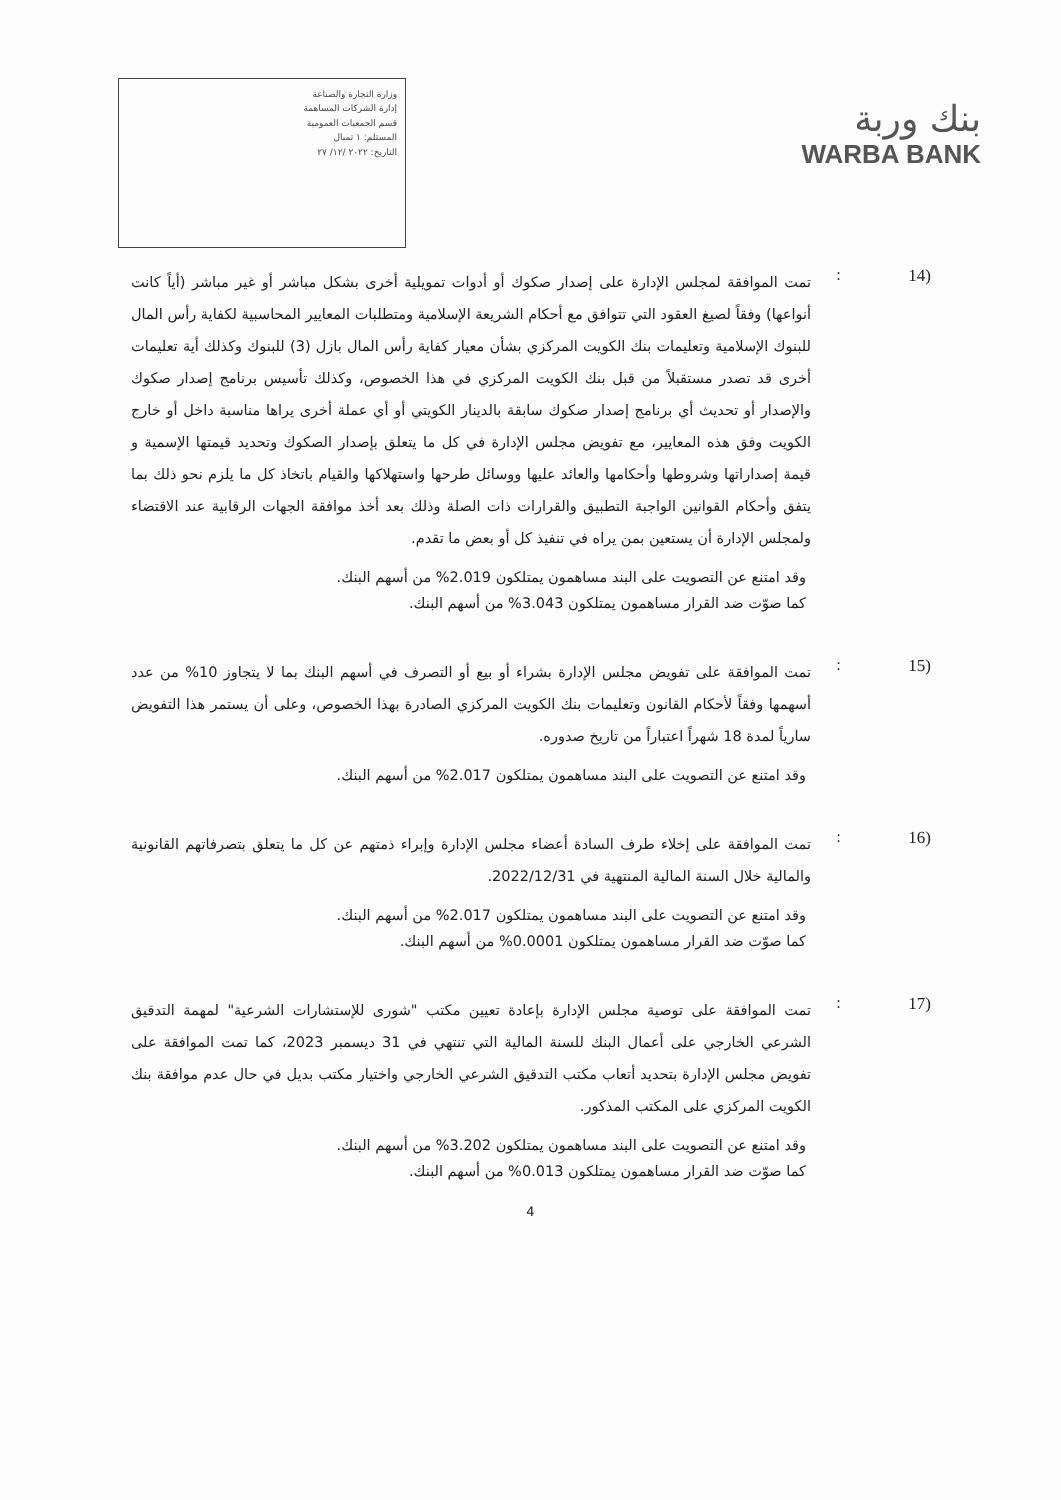وزارة التجارة والصناعة
إدارة الشركات المساهمة
قسم الجمعيات العمومية
المستلم: ١ تمبال
التاريخ: ٢٠٢٢ /١٢/ ٢٧
بنك وربة
WARBA BANK
(14 :
تمت الموافقة لمجلس الإدارة على إصدار صكوك أو أدوات تمويلية أخرى بشكل مباشر أو غير مباشر (أياً كانت أنواعها) وفقاً لصيغ العقود التي تتوافق مع أحكام الشريعة الإسلامية ومتطلبات المعايير المحاسبية لكفاية رأس المال للبنوك الإسلامية وتعليمات بنك الكويت المركزي بشأن معيار كفاية رأس المال بازل (3) للبنوك وكذلك أية تعليمات أخرى قد تصدر مستقبلاً من قبل بنك الكويت المركزي في هذا الخصوص، وكذلك تأسيس برنامج إصدار صكوك والإصدار أو تحديث أي برنامج إصدار صكوك سابقة بالدينار الكويتي أو أي عملة أخرى يراها مناسبة داخل أو خارج الكويت وفق هذه المعايير، مع تفويض مجلس الإدارة في كل ما يتعلق بإصدار الصكوك وتحديد قيمتها الإسمية و قيمة إصداراتها وشروطها وأحكامها والعائد عليها ووسائل طرحها واستهلاكها والقيام باتخاذ كل ما يلزم نحو ذلك بما يتفق وأحكام القوانين الواجبة التطبيق والقرارات ذات الصلة وذلك بعد أخذ موافقة الجهات الرقابية عند الاقتضاء ولمجلس الإدارة أن يستعين بمن يراه في تنفيذ كل أو بعض ما تقدم.
وقد امتنع عن التصويت على البند مساهمون يمتلكون 2.019% من أسهم البنك.
كما صوّت ضد القرار مساهمون يمتلكون 3.043% من أسهم البنك.
(15 :
تمت الموافقة على تفويض مجلس الإدارة بشراء أو بيع أو التصرف في أسهم البنك بما لا يتجاوز 10% من عدد أسهمها وفقاً لأحكام القانون وتعليمات بنك الكويت المركزي الصادرة بهذا الخصوص، وعلى أن يستمر هذا التفويض سارياً لمدة 18 شهراً اعتباراً من تاريخ صدوره.
وقد امتنع عن التصويت على البند مساهمون يمتلكون 2.017% من أسهم البنك.
(16 :
تمت الموافقة على إخلاء طرف السادة أعضاء مجلس الإدارة وإبراء ذمتهم عن كل ما يتعلق بتصرفاتهم القانونية والمالية خلال السنة المالية المنتهية في 2022/12/31.
وقد امتنع عن التصويت على البند مساهمون يمتلكون 2.017% من أسهم البنك.
كما صوّت ضد القرار مساهمون يمتلكون 0.0001% من أسهم البنك.
(17 :
تمت الموافقة على توصية مجلس الإدارة بإعادة تعيين مكتب "شورى للإستشارات الشرعية" لمهمة التدقيق الشرعي الخارجي على أعمال البنك للسنة المالية التي تنتهي في 31 ديسمبر 2023، كما تمت الموافقة على تفويض مجلس الإدارة بتحديد أتعاب مكتب التدقيق الشرعي الخارجي واختيار مكتب بديل في حال عدم موافقة بنك الكويت المركزي على المكتب المذكور.
وقد امتنع عن التصويت على البند مساهمون يمتلكون 3.202% من أسهم البنك.
كما صوّت ضد القرار مساهمون يمتلكون 0.013% من أسهم البنك.
4